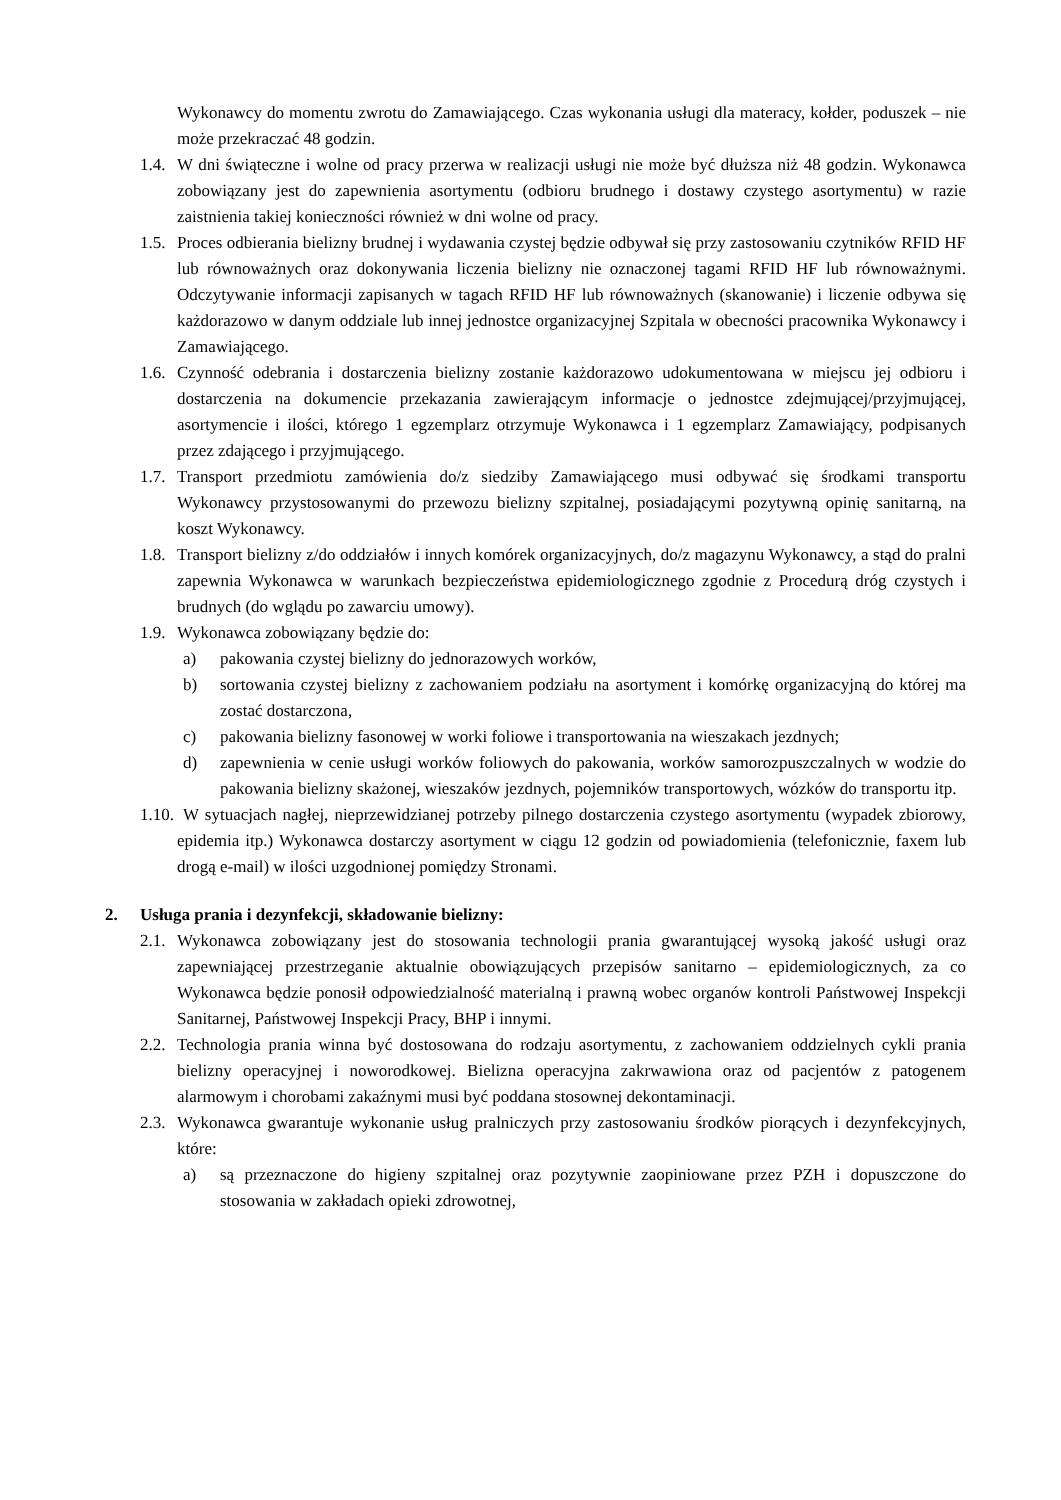Wykonawcy do momentu zwrotu do Zamawiającego. Czas wykonania usługi dla materacy, kołder, poduszek – nie może przekraczać 48 godzin.
1.4. W dni świąteczne i wolne od pracy przerwa w realizacji usługi nie może być dłuższa niż 48 godzin. Wykonawca zobowiązany jest do zapewnienia asortymentu (odbioru brudnego i dostawy czystego asortymentu) w razie zaistnienia takiej konieczności również w dni wolne od pracy.
1.5. Proces odbierania bielizny brudnej i wydawania czystej będzie odbywał się przy zastosowaniu czytników RFID HF lub równoważnych oraz dokonywania liczenia bielizny nie oznaczonej tagami RFID HF lub równoważnymi. Odczytywanie informacji zapisanych w tagach RFID HF lub równoważnych (skanowanie) i liczenie odbywa się każdorazowo w danym oddziale lub innej jednostce organizacyjnej Szpitala w obecności pracownika Wykonawcy i Zamawiającego.
1.6. Czynność odebrania i dostarczenia bielizny zostanie każdorazowo udokumentowana w miejscu jej odbioru i dostarczenia na dokumencie przekazania zawierającym informacje o jednostce zdejmującej/przyjmującej, asortymencie i ilości, którego 1 egzemplarz otrzymuje Wykonawca i 1 egzemplarz Zamawiający, podpisanych przez zdającego i przyjmującego.
1.7. Transport przedmiotu zamówienia do/z siedziby Zamawiającego musi odbywać się środkami transportu Wykonawcy przystosowanymi do przewozu bielizny szpitalnej, posiadającymi pozytywną opinię sanitarną, na koszt Wykonawcy.
1.8. Transport bielizny z/do oddziałów i innych komórek organizacyjnych, do/z magazynu Wykonawcy, a stąd do pralni zapewnia Wykonawca w warunkach bezpieczeństwa epidemiologicznego zgodnie z Procedurą dróg czystych i brudnych (do wglądu po zawarciu umowy).
1.9. Wykonawca zobowiązany będzie do:
a) pakowania czystej bielizny do jednorazowych worków,
b) sortowania czystej bielizny z zachowaniem podziału na asortyment i komórkę organizacyjną do której ma zostać dostarczona,
c) pakowania bielizny fasonowej w worki foliowe i transportowania na wieszakach jezdnych;
d) zapewnienia w cenie usługi worków foliowych do pakowania, worków samorozpuszczalnych w wodzie do pakowania bielizny skażonej, wieszaków jezdnych, pojemników transportowych, wózków do transportu itp.
1.10. W sytuacjach nagłej, nieprzewidzianej potrzeby pilnego dostarczenia czystego asortymentu (wypadek zbiorowy, epidemia itp.) Wykonawca dostarczy asortyment w ciągu 12 godzin od powiadomienia (telefonicznie, faxem lub drogą e-mail) w ilości uzgodnionej pomiędzy Stronami.
2. Usługa prania i dezynfekcji, składowanie bielizny:
2.1. Wykonawca zobowiązany jest do stosowania technologii prania gwarantującej wysoką jakość usługi oraz zapewniającej przestrzeganie aktualnie obowiązujących przepisów sanitarno – epidemiologicznych, za co Wykonawca będzie ponosił odpowiedzialność materialną i prawną wobec organów kontroli Państwowej Inspekcji Sanitarnej, Państwowej Inspekcji Pracy, BHP i innymi.
2.2. Technologia prania winna być dostosowana do rodzaju asortymentu, z zachowaniem oddzielnych cykli prania bielizny operacyjnej i noworodkowej. Bielizna operacyjna zakrwawiona oraz od pacjentów z patogenem alarmowym i chorobami zakaźnymi musi być poddana stosownej dekontaminacji.
2.3. Wykonawca gwarantuje wykonanie usług pralniczych przy zastosowaniu środków piorących i dezynfekcyjnych, które:
a) są przeznaczone do higieny szpitalnej oraz pozytywnie zaopiniowane przez PZH i dopuszczone do stosowania w zakładach opieki zdrowotnej,